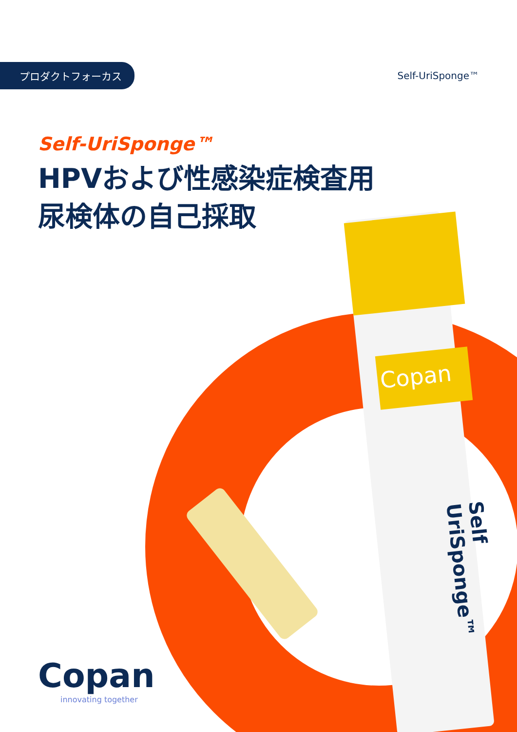Copan
Self UriSponge™
プロダクトフォーカス
Self-UriSponge™
Self-UriSponge™
HPVおよび性感染症検査用
尿検体の自己採取
Copan
innovating together